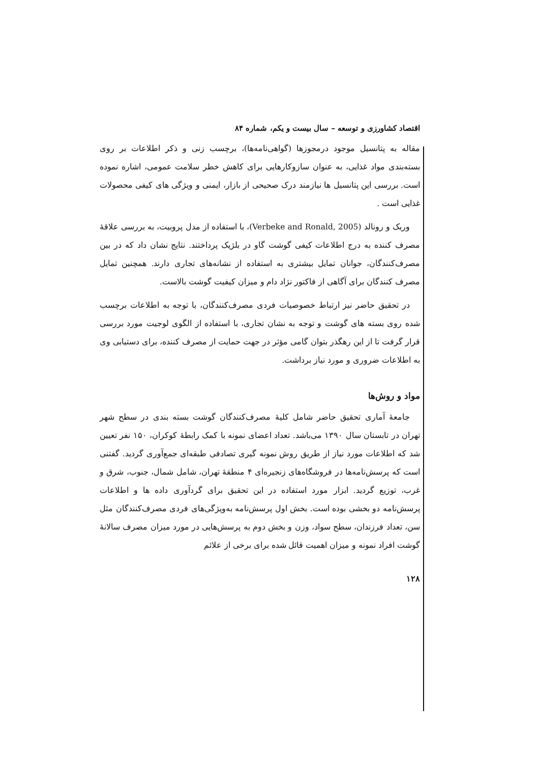اقتصاد کشاورزی و توسعه – سال بیست و یکم، شماره ۸۴
مقاله به پتانسیل موجود درمجوزها (گواهی‌نامه‌ها)، برچسب زنی و ذکر اطلاعات بر روی بسته‌بندی مواد غذایی، به عنوان سازوکارهایی برای کاهش خطر سلامت عمومی، اشاره نموده است. بررسی این پتانسیل ها نیازمند درک صحیحی از بازار، ایمنی و ویژگی های کیفی محصولات غذایی است .
وربک و رونالد (Verbeke and Ronald, 2005)، با استفاده از مدل پروبیت، به بررسی علاقهٔ مصرف کننده به درج اطلاعات کیفی گوشت گاو در بلژیک پرداختند. نتایج نشان داد که در بین مصرف‌کنندگان، جوانان تمایل بیشتری به استفاده از نشانه‌های تجاری دارند. همچنین تمایل مصرف کنندگان برای آگاهی از فاکتور نژاد دام و میزان کیفیت گوشت بالاست.
در تحقیق حاضر نیز ارتباط خصوصیات فردی مصرف‌کنندگان، با توجه به اطلاعات برچسب شده روی بسته های گوشت و توجه به نشان تجاری، با استفاده از الگوی لوجیت مورد بررسی قرار گرفت تا از این رهگذر بتوان گامی مؤثر در جهت حمایت از مصرف کننده، برای دستیابی وی به اطلاعات ضروری و مورد نیاز برداشت.
مواد و روش‌ها
جامعهٔ آماری تحقیق حاضر شامل کلیهٔ مصرف‌کنندگان گوشت بسته بندی در سطح شهر تهران در تابستان سال ۱۳۹۰ می‌باشد. تعداد اعضای نمونه با کمک رابطهٔ کوکران، ۱۵۰ نفر تعیین شد که اطلاعات مورد نیاز از طریق روش نمونه گیری تصادفی طبقه‌ای جمع‌آوری گردید. گفتنی است که پرسش‌نامه‌ها در فروشگاه‌های زنجیره‌ای ۴ منطقهٔ تهران، شامل شمال، جنوب، شرق و غرب، توزیع گردید. ابزار مورد استفاده در این تحقیق برای گردآوری داده ها و اطلاعات پرسش‌نامه دو بخشی بوده است. بخش اول پرسش‌نامه به‌ویژگی‌های فردی مصرف‌کنندگان مثل سن، تعداد فرزندان، سطح سواد، وزن و بخش دوم به پرسش‌هایی در مورد میزان مصرف سالانهٔ گوشت افراد نمونه و میزان اهمیت قائل شده برای برخی از علائم
۱۲۸